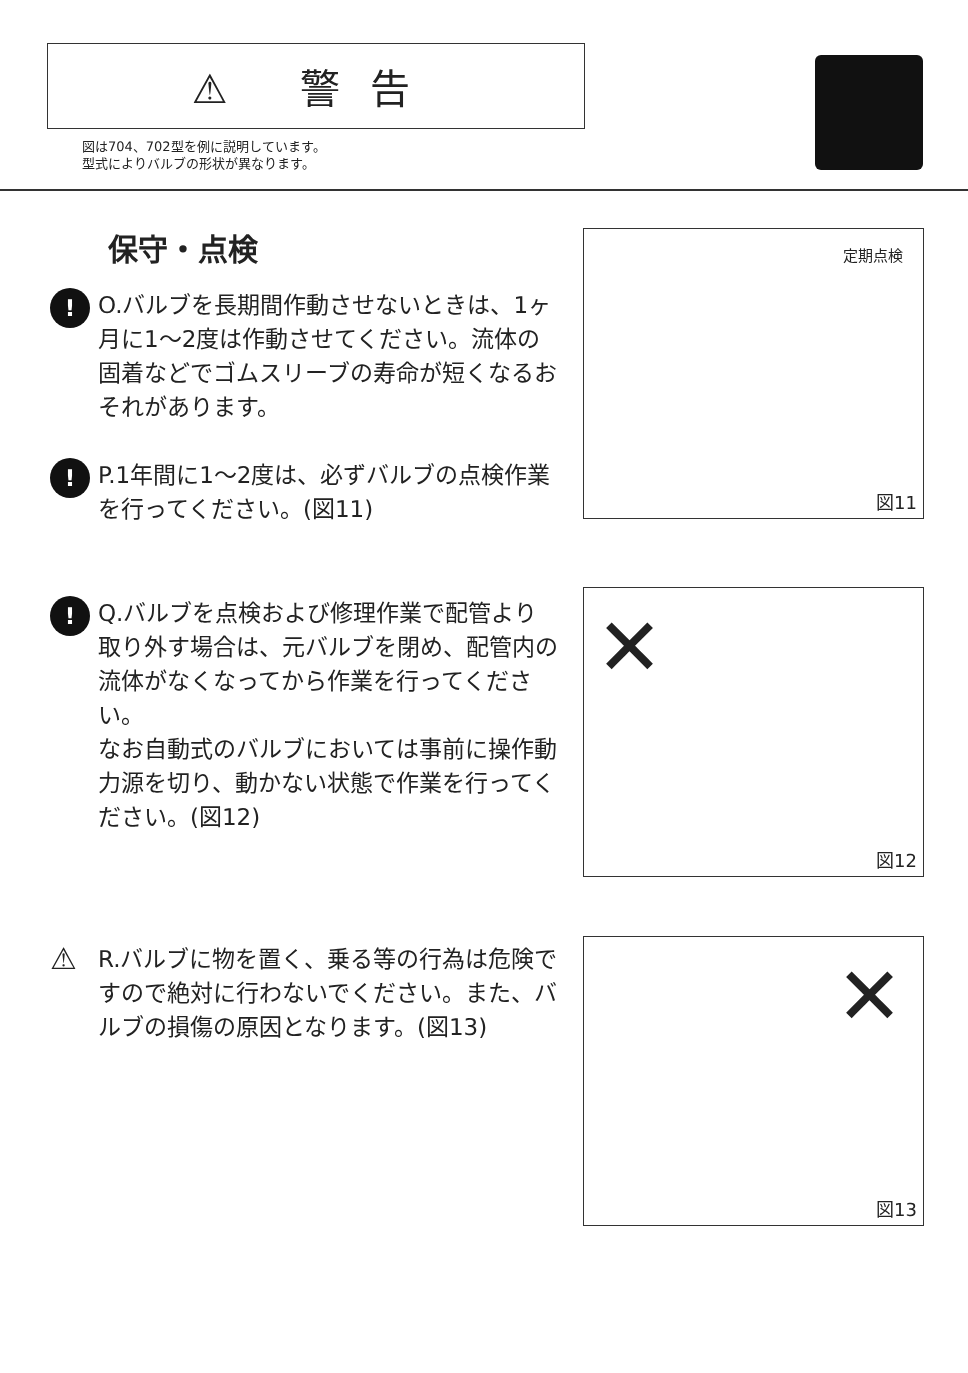⚠ 警告
図は704、702型を例に説明しています。
型式によりバルブの形状が異なります。
保守・点検
!
O.バルブを長期間作動させないときは、1ヶ月に1～2度は作動させてください。流体の固着などでゴムスリーブの寿命が短くなるおそれがあります。
!
P.1年間に1～2度は、必ずバルブの点検作業を行ってください。(図11)
!
Q.バルブを点検および修理作業で配管より取り外す場合は、元バルブを閉め、配管内の流体がなくなってから作業を行ってください。
なお自動式のバルブにおいては事前に操作動力源を切り、動かない状態で作業を行ってください。(図12)
⚠
R.バルブに物を置く、乗る等の行為は危険ですので絶対に行わないでください。また、バルブの損傷の原因となります。(図13)
定期点検
図11
✕
図12
✕
図13